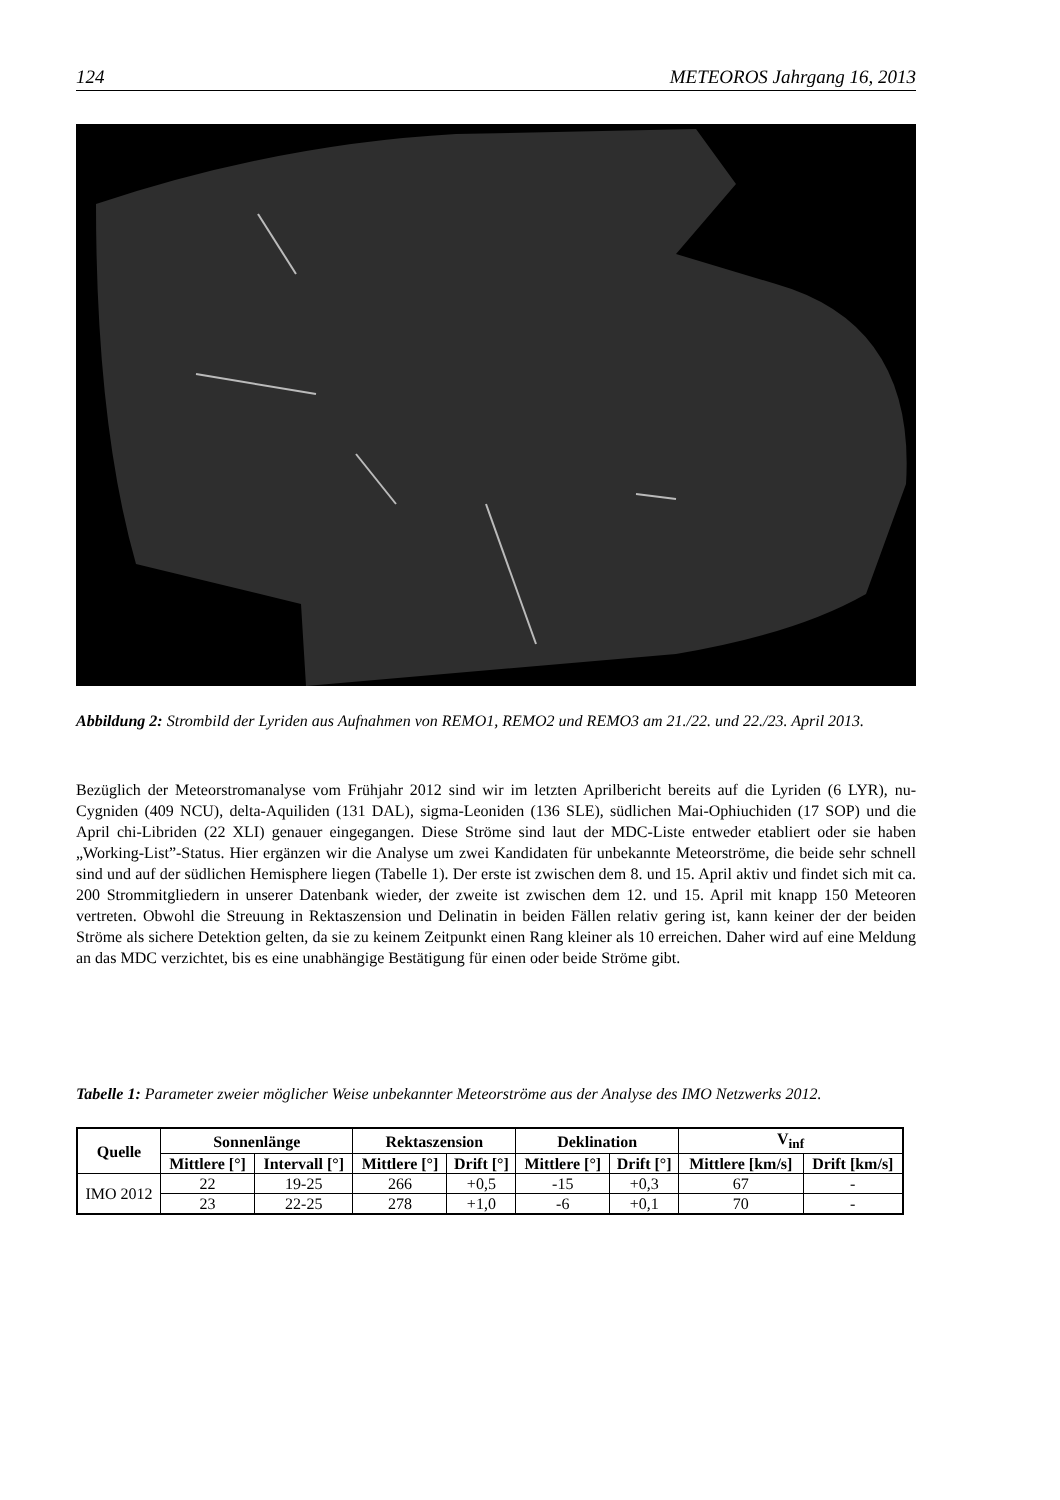124 METEOROS Jahrgang 16, 2013
Abbildung 2: Strombild der Lyriden aus Aufnahmen von REMO1, REMO2 und REMO3 am 21./22. und 22./23. April 2013.
Bezüglich der Meteorstromanalyse vom Frühjahr 2012 sind wir im letzten Aprilbericht bereits auf die Lyriden (6 LYR), nu-Cygniden (409 NCU), delta-Aquiliden (131 DAL), sigma-Leoniden (136 SLE), südlichen Mai-Ophiuchiden (17 SOP) und die April chi-Libriden (22 XLI) genauer eingegangen. Diese Ströme sind laut der MDC-Liste entweder etabliert oder sie haben „Working-List”-Status. Hier ergänzen wir die Analyse um zwei Kandidaten für unbekannte Meteorströme, die beide sehr schnell sind und auf der südlichen Hemisphere liegen (Tabelle 1). Der erste ist zwischen dem 8. und 15. April aktiv und findet sich mit ca. 200 Strommitgliedern in unserer Datenbank wieder, der zweite ist zwischen dem 12. und 15. April mit knapp 150 Meteoren vertreten. Obwohl die Streuung in Rektaszension und Delinatin in beiden Fällen relativ gering ist, kann keiner der der beiden Ströme als sichere Detektion gelten, da sie zu keinem Zeitpunkt einen Rang kleiner als 10 erreichen. Daher wird auf eine Meldung an das MDC verzichtet, bis es eine unabhängige Bestätigung für einen oder beide Ströme gibt.
Tabelle 1: Parameter zweier möglicher Weise unbekannter Meteorströme aus der Analyse des IMO Netzwerks 2012.
| Quelle | Sonnenlänge | | Rektaszension | | Deklination | | V<sub>inf</sub> | |
| --- | --- | --- | --- | --- | --- | --- | --- | --- |
| | Mittlere [°] | Intervall [°] | Mittlere [°] | Drift [°] | Mittlere [°] | Drift [°] | Mittlere [km/s] | Drift [km/s] |
| IMO 2012 | 22 | 19-25 | 266 | +0,5 | -15 | +0,3 | 67 | - |
| | 23 | 22-25 | 278 | +1,0 | -6 | +0,1 | 70 | - |